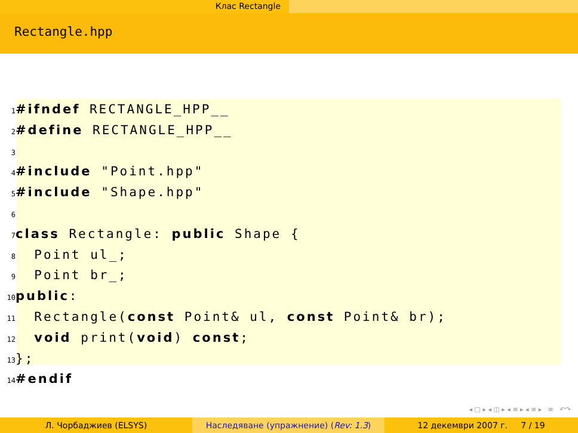Клас Rectangle
Rectangle.hpp
1#ifndef RECTANGLE_HPP__
2#define RECTANGLE_HPP__
3
4#include "Point.hpp"
5#include "Shape.hpp"
6
7 class Rectangle: public Shape {
8  Point ul_;
9  Point br_;
10 public:
11  Rectangle(const Point& ul, const Point& br);
12  void print(void) const;
13};
14#endif
◂ □ ▸ ◂ ◫ ▸ ◂ ≡ ▸ ◂ ≡ ▸ ≡ ↶↷
Л. Чорбаджиев (ELSYS) Наследяване (упражнение) (Rev: 1.3) 12 декември 2007 г. 7 / 19